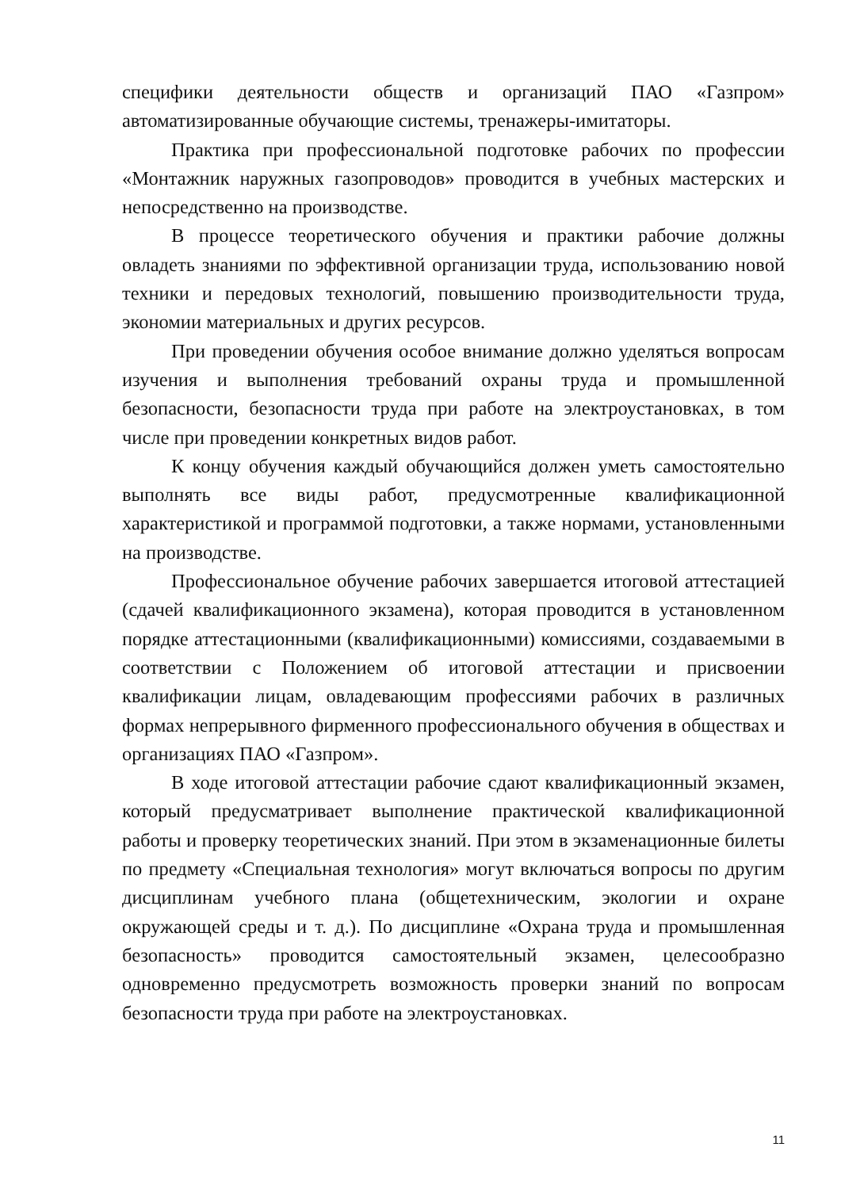специфики деятельности обществ и организаций ПАО «Газпром» автоматизированные обучающие системы, тренажеры-имитаторы.
Практика при профессиональной подготовке рабочих по профессии «Монтажник наружных газопроводов» проводится в учебных мастерских и непосредственно на производстве.
В процессе теоретического обучения и практики рабочие должны овладеть знаниями по эффективной организации труда, использованию новой техники и передовых технологий, повышению производительности труда, экономии материальных и других ресурсов.
При проведении обучения особое внимание должно уделяться вопросам изучения и выполнения требований охраны труда и промышленной безопасности, безопасности труда при работе на электроустановках, в том числе при проведении конкретных видов работ.
К концу обучения каждый обучающийся должен уметь самостоятельно выполнять все виды работ, предусмотренные квалификационной характеристикой и программой подготовки, а также нормами, установленными на производстве.
Профессиональное обучение рабочих завершается итоговой аттестацией (сдачей квалификационного экзамена), которая проводится в установленном порядке аттестационными (квалификационными) комиссиями, создаваемыми в соответствии с Положением об итоговой аттестации и присвоении квалификации лицам, овладевающим профессиями рабочих в различных формах непрерывного фирменного профессионального обучения в обществах и организациях ПАО «Газпром».
В ходе итоговой аттестации рабочие сдают квалификационный экзамен, который предусматривает выполнение практической квалификационной работы и проверку теоретических знаний. При этом в экзаменационные билеты по предмету «Специальная технология» могут включаться вопросы по другим дисциплинам учебного плана (общетехническим, экологии и охране окружающей среды и т. д.). По дисциплине «Охрана труда и промышленная безопасность» проводится самостоятельный экзамен, целесообразно одновременно предусмотреть возможность проверки знаний по вопросам безопасности труда при работе на электроустановках.
11